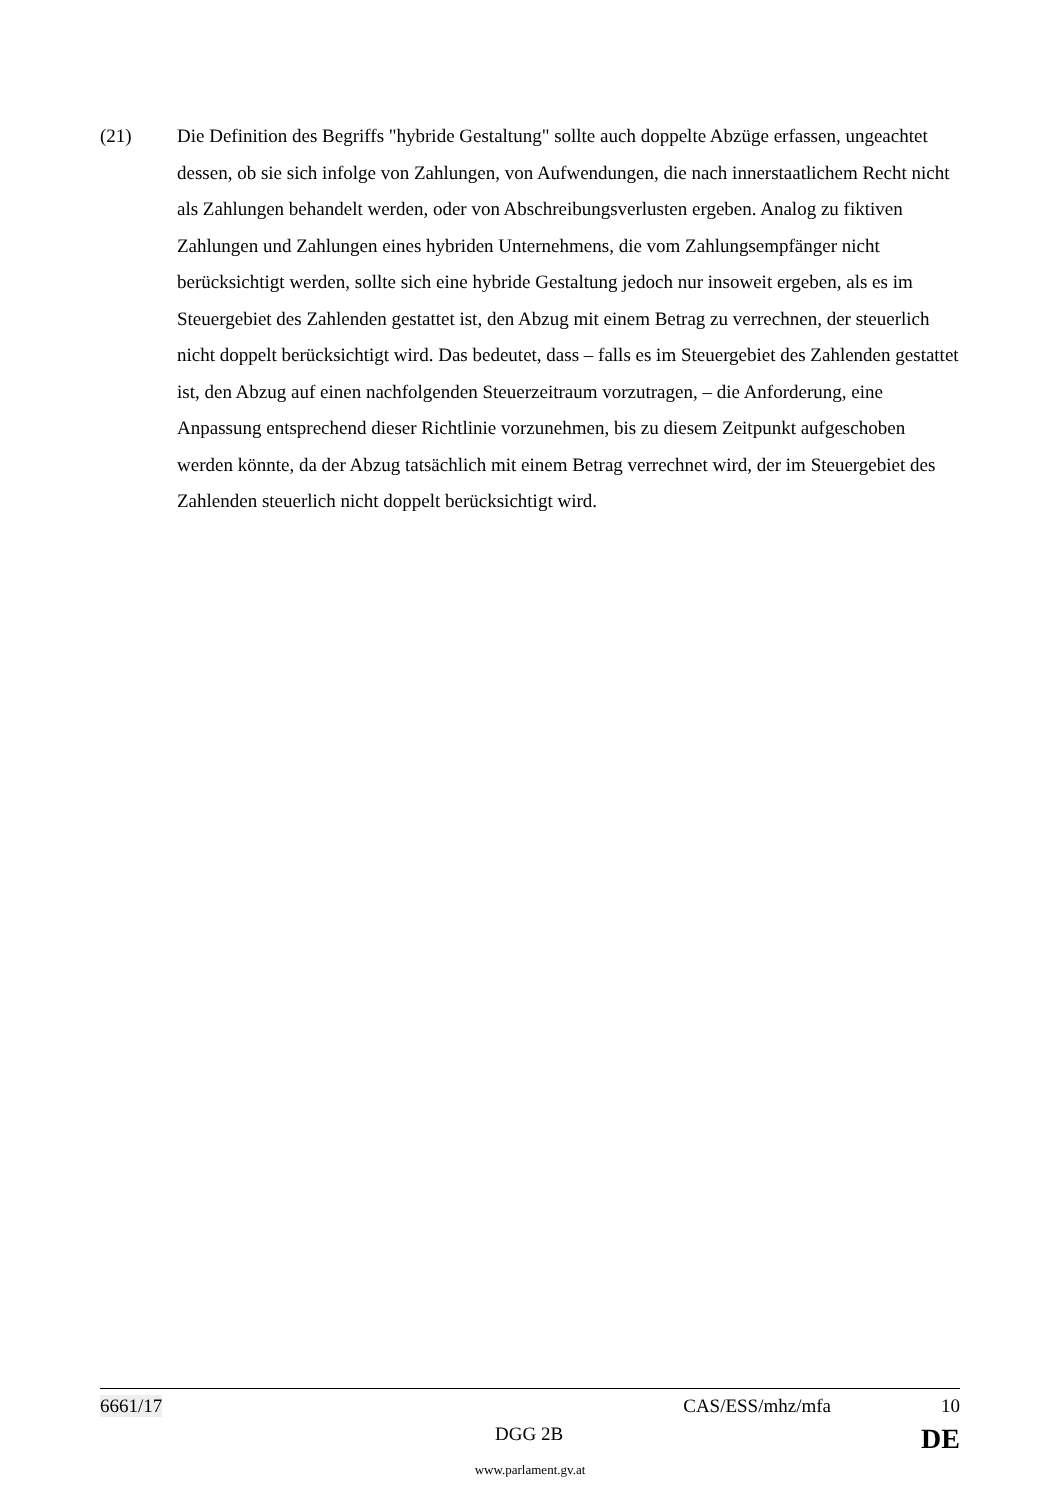(21) Die Definition des Begriffs "hybride Gestaltung" sollte auch doppelte Abzüge erfassen, ungeachtet dessen, ob sie sich infolge von Zahlungen, von Aufwendungen, die nach innerstaatlichem Recht nicht als Zahlungen behandelt werden, oder von Abschreibungsverlusten ergeben. Analog zu fiktiven Zahlungen und Zahlungen eines hybriden Unternehmens, die vom Zahlungsempfänger nicht berücksichtigt werden, sollte sich eine hybride Gestaltung jedoch nur insoweit ergeben, als es im Steuergebiet des Zahlenden gestattet ist, den Abzug mit einem Betrag zu verrechnen, der steuerlich nicht doppelt berücksichtigt wird. Das bedeutet, dass – falls es im Steuergebiet des Zahlenden gestattet ist, den Abzug auf einen nachfolgenden Steuerzeitraum vorzutragen, – die Anforderung, eine Anpassung entsprechend dieser Richtlinie vorzunehmen, bis zu diesem Zeitpunkt aufgeschoben werden könnte, da der Abzug tatsächlich mit einem Betrag verrechnet wird, der im Steuergebiet des Zahlenden steuerlich nicht doppelt berücksichtigt wird.
6661/17 CAS/ESS/mhz/mfa 10
DGG 2B DE
www.parlament.gv.at